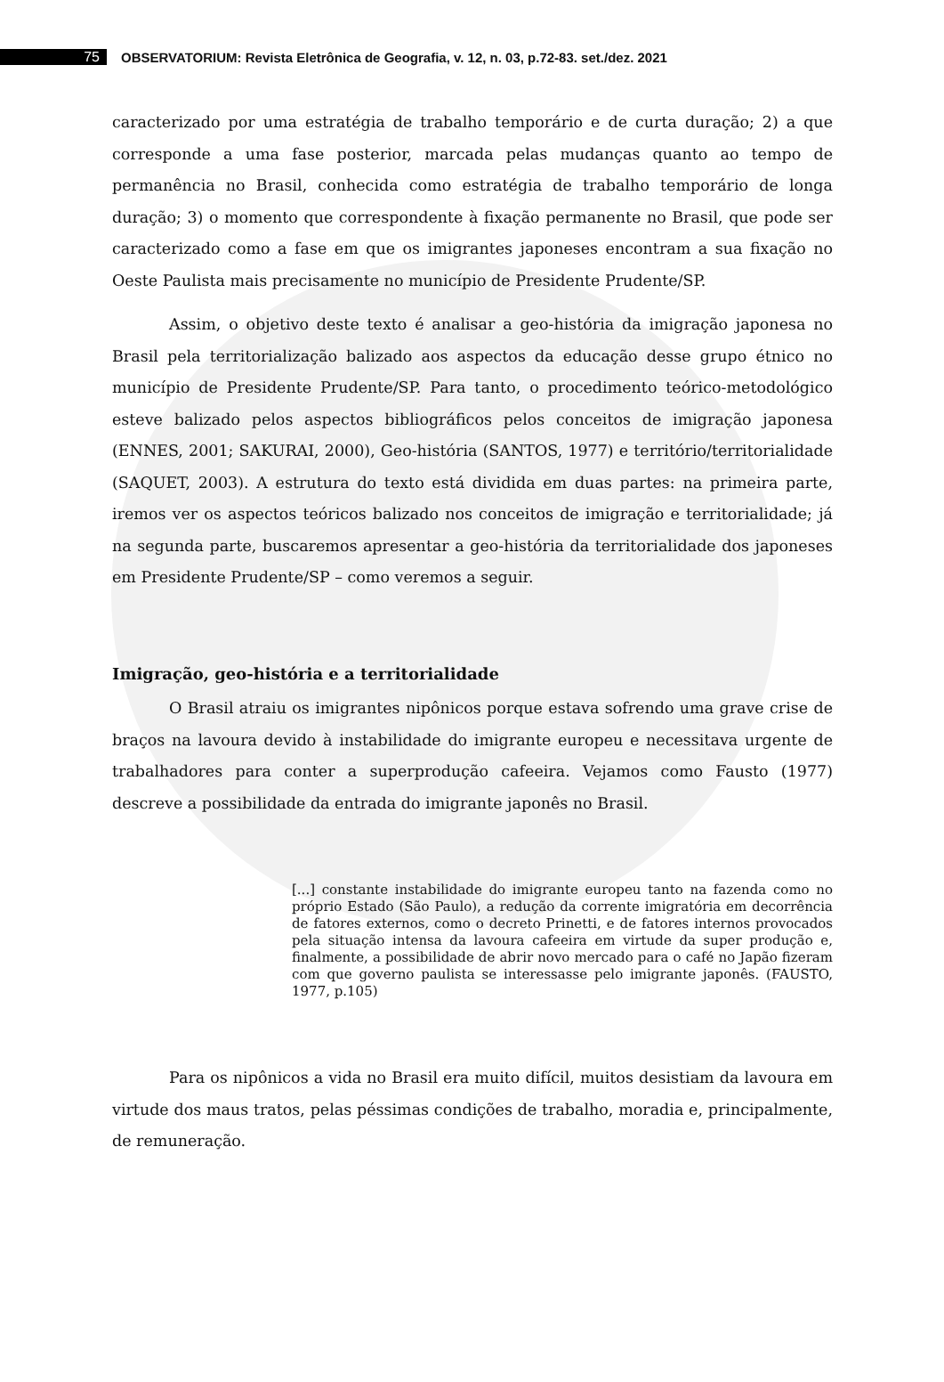75
OBSERVATORIUM: Revista Eletrônica de Geografia, v. 12, n. 03, p.72-83. set./dez. 2021
caracterizado por uma estratégia de trabalho temporário e de curta duração; 2) a que corresponde a uma fase posterior, marcada pelas mudanças quanto ao tempo de permanência no Brasil, conhecida como estratégia de trabalho temporário de longa duração; 3) o momento que correspondente à fixação permanente no Brasil, que pode ser caracterizado como a fase em que os imigrantes japoneses encontram a sua fixação no Oeste Paulista mais precisamente no município de Presidente Prudente/SP.
Assim, o objetivo deste texto é analisar a geo-história da imigração japonesa no Brasil pela territorialização balizado aos aspectos da educação desse grupo étnico no município de Presidente Prudente/SP. Para tanto, o procedimento teórico-metodológico esteve balizado pelos aspectos bibliográficos pelos conceitos de imigração japonesa (ENNES, 2001; SAKURAI, 2000), Geo-história (SANTOS, 1977) e território/territorialidade (SAQUET, 2003). A estrutura do texto está dividida em duas partes: na primeira parte, iremos ver os aspectos teóricos balizado nos conceitos de imigração e territorialidade; já na segunda parte, buscaremos apresentar a geo-história da territorialidade dos japoneses em Presidente Prudente/SP – como veremos a seguir.
Imigração, geo-história e a territorialidade
O Brasil atraiu os imigrantes nipônicos porque estava sofrendo uma grave crise de braços na lavoura devido à instabilidade do imigrante europeu e necessitava urgente de trabalhadores para conter a superprodução cafeeira. Vejamos como Fausto (1977) descreve a possibilidade da entrada do imigrante japonês no Brasil.
[...] constante instabilidade do imigrante europeu tanto na fazenda como no próprio Estado (São Paulo), a redução da corrente imigratória em decorrência de fatores externos, como o decreto Prinetti, e de fatores internos provocados pela situação intensa da lavoura cafeeira em virtude da super produção e, finalmente, a possibilidade de abrir novo mercado para o café no Japão fizeram com que governo paulista se interessasse pelo imigrante japonês. (FAUSTO, 1977, p.105)
Para os nipônicos a vida no Brasil era muito difícil, muitos desistiam da lavoura em virtude dos maus tratos, pelas péssimas condições de trabalho, moradia e, principalmente, de remuneração.